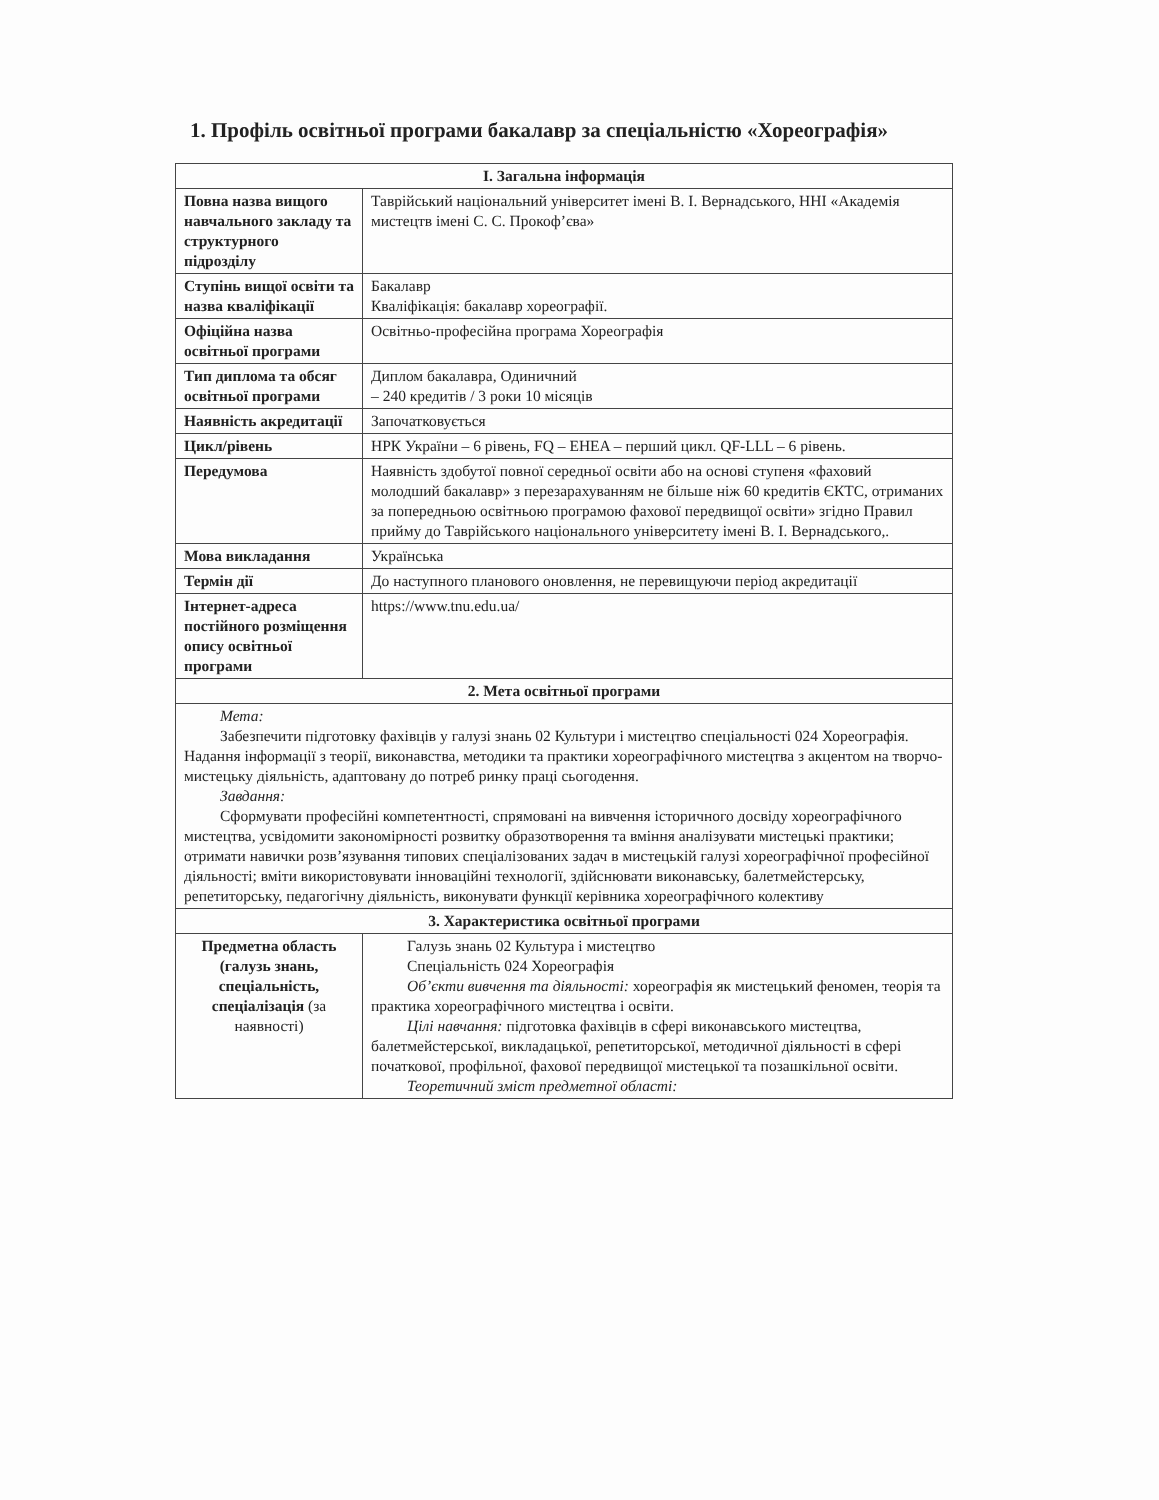1. Профіль освітньої програми бакалавр за спеціальністю «Хореографія»
| І. Загальна інформація | |
| --- | --- |
| Повна назва вищого навчального закладу та структурного підрозділу | Таврійський національний університет імені В. І. Вернадського, ННІ «Академія мистецтв імені С. С. Прокоф’єва» |
| Ступінь вищої освіти та назва кваліфікації | Бакалавр Кваліфікація: бакалавр хореографії. |
| Офіційна назва освітньої програми | Освітньо-професійна програма Хореографія |
| Тип диплома та обсяг освітньої програми | Диплом бакалавра, Одиничний – 240 кредитів / 3 роки 10 місяців |
| Наявність акредитації | Започатковується |
| Цикл/рівень | НРК України – 6 рівень, FQ – EHEA – перший цикл. QF-LLL – 6 рівень. |
| Передумова | Наявність здобутої повної середньої освіти або на основі ступеня «фаховий молодший бакалавр» з перезарахуванням не більше ніж 60 кредитів ЄКТС, отриманих за попередньою освітньою програмою фахової передвищої освіти» згідно Правил прийму до Таврійського національного університету імені В. І. Вернадського,. |
| Мова викладання | Українська |
| Термін дії | До наступного планового оновлення, не перевищуючи період акредитації |
| Інтернет-адреса постійного розміщення опису освітньої програми | https://www.tnu.edu.ua/ |
| 2. Мета освітньої програми | |
| Мета: Забезпечити підготовку фахівців у галузі знань 02 Культури і мистецтво спеціальності 024 Хореографія. Надання інформації з теорії, виконавства, методики та практики хореографічного мистецтва з акцентом на творчо-мистецьку діяльність, адаптовану до потреб ринку праці сьогодення. Завдання: Сформувати професійні компетентності, спрямовані на вивчення історичного досвіду хореографічного мистецтва, усвідомити закономірності розвитку образотворення та вміння аналізувати мистецькі практики; отримати навички розв’язування типових спеціалізованих задач в мистецькій галузі хореографічної професійної діяльності; вміти використовувати інноваційні технології, здійснювати виконавську, балетмейстерську, репетиторську, педагогічну діяльність, виконувати функції керівника хореографічного колективу | |
| 3. Характеристика освітньої програми | |
| Предметна область (галузь знань, спеціальність, спеціалізація (за наявності) | Галузь знань 02 Культура і мистецтво Спеціальність 024 Хореографія Об’єкти вивчення та діяльності: хореографія як мистецький феномен, теорія та практика хореографічного мистецтва і освіти. Цілі навчання: підготовка фахівців в сфері виконавського мистецтва, балетмейстерської, викладацької, репетиторської, методичної діяльності в сфері початкової, профільної, фахової передвищої мистецької та позашкільної освіти. Теоретичний зміст предметної області: |